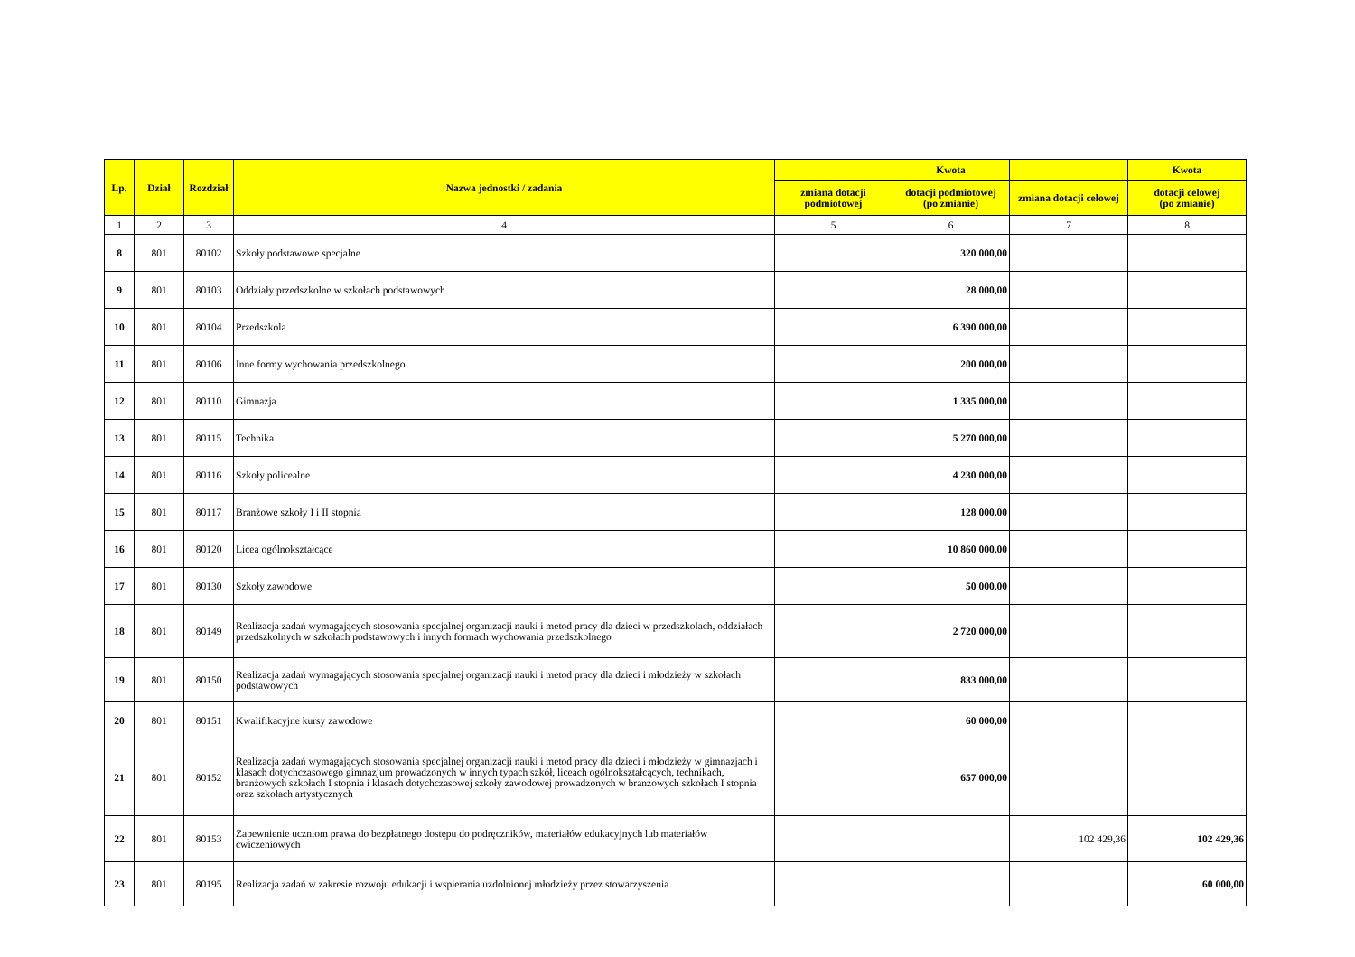| Lp. | Dział | Rozdział | Nazwa jednostki / zadania | | Kwota | | Kwota |
| --- | --- | --- | --- | --- | --- | --- | --- |
| | | | | zmiana dotacji podmiotowej | dotacji podmiotowej (po zmianie) | zmiana dotacji celowej | dotacji celowej (po zmianie) |
| 1 | 2 | 3 | 4 | 5 | 6 | 7 | 8 |
| 8 | 801 | 80102 | Szkoły podstawowe specjalne | | 320 000,00 | | |
| 9 | 801 | 80103 | Oddziały przedszkolne w szkołach podstawowych | | 28 000,00 | | |
| 10 | 801 | 80104 | Przedszkola | | 6 390 000,00 | | |
| 11 | 801 | 80106 | Inne formy wychowania przedszkolnego | | 200 000,00 | | |
| 12 | 801 | 80110 | Gimnazja | | 1 335 000,00 | | |
| 13 | 801 | 80115 | Technika | | 5 270 000,00 | | |
| 14 | 801 | 80116 | Szkoły policealne | | 4 230 000,00 | | |
| 15 | 801 | 80117 | Branżowe szkoły I i II stopnia | | 128 000,00 | | |
| 16 | 801 | 80120 | Licea ogólnokształcące | | 10 860 000,00 | | |
| 17 | 801 | 80130 | Szkoły zawodowe | | 50 000,00 | | |
| 18 | 801 | 80149 | Realizacja zadań wymagających stosowania specjalnej organizacji nauki i metod pracy dla dzieci w przedszkolach, oddziałach przedszkolnych w szkołach podstawowych i innych formach wychowania przedszkolnego | | 2 720 000,00 | | |
| 19 | 801 | 80150 | Realizacja zadań wymagających stosowania specjalnej organizacji nauki i metod pracy dla dzieci i młodzieży w szkołach podstawowych | | 833 000,00 | | |
| 20 | 801 | 80151 | Kwalifikacyjne kursy zawodowe | | 60 000,00 | | |
| 21 | 801 | 80152 | Realizacja zadań wymagających stosowania specjalnej organizacji nauki i metod pracy dla dzieci i młodzieży w gimnazjach i klasach dotychczasowego gimnazjum prowadzonych w innych typach szkół, liceach ogólnokształcących, technikach, branżowych szkołach I stopnia i klasach dotychczasowej szkoły zawodowej prowadzonych w branżowych szkołach I stopnia oraz szkołach artystycznych | | 657 000,00 | | |
| 22 | 801 | 80153 | Zapewnienie uczniom prawa do bezpłatnego dostępu do podręczników, materiałów edukacyjnych lub materiałów ćwiczeniowych | | | 102 429,36 | 102 429,36 |
| 23 | 801 | 80195 | Realizacja zadań w zakresie rozwoju edukacji i wspierania uzdolnionej młodzieży przez stowarzyszenia | | | | 60 000,00 |